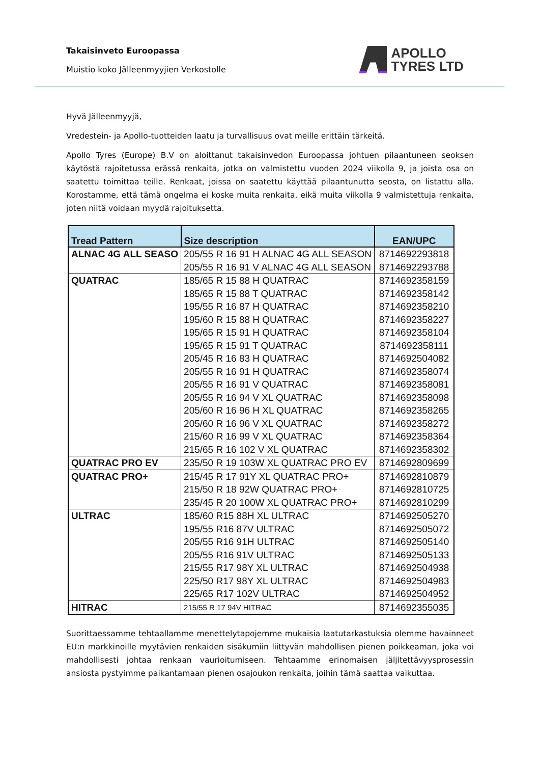Takaisinveto Euroopassa
Muistio koko Jälleenmyyjien Verkostolle
APOLLO
TYRES LTD
Hyvä Jälleenmyyjä,
Vredestein- ja Apollo-tuotteiden laatu ja turvallisuus ovat meille erittäin tärkeitä.
Apollo Tyres (Europe) B.V on aloittanut takaisinvedon Euroopassa johtuen pilaantuneen seoksen käytöstä rajoitetussa erässä renkaita, jotka on valmistettu vuoden 2024 viikolla 9, ja joista osa on saatettu toimittaa teille. Renkaat, joissa on saatettu käyttää pilaantunutta seosta, on listattu alla. Korostamme, että tämä ongelma ei koske muita renkaita, eikä muita viikolla 9 valmistettuja renkaita, joten niitä voidaan myydä rajoituksetta.
| Tread Pattern | Size description | EAN/UPC |
| --- | --- | --- |
| ALNAC 4G ALL SEASO | 205/55 R 16 91 H ALNAC 4G ALL SEASON | 8714692293818 |
| | 205/55 R 16 91 V ALNAC 4G ALL SEASON | 8714692293788 |
| QUATRAC | 185/65 R 15 88 H QUATRAC | 8714692358159 |
| | 185/65 R 15 88 T QUATRAC | 8714692358142 |
| | 195/55 R 16 87 H QUATRAC | 8714692358210 |
| | 195/60 R 15 88 H QUATRAC | 8714692358227 |
| | 195/65 R 15 91 H QUATRAC | 8714692358104 |
| | 195/65 R 15 91 T QUATRAC | 8714692358111 |
| | 205/45 R 16 83 H QUATRAC | 8714692504082 |
| | 205/55 R 16 91 H QUATRAC | 8714692358074 |
| | 205/55 R 16 91 V QUATRAC | 8714692358081 |
| | 205/55 R 16 94 V XL QUATRAC | 8714692358098 |
| | 205/60 R 16 96 H XL QUATRAC | 8714692358265 |
| | 205/60 R 16 96 V XL QUATRAC | 8714692358272 |
| | 215/60 R 16 99 V XL QUATRAC | 8714692358364 |
| | 215/65 R 16 102 V XL QUATRAC | 8714692358302 |
| QUATRAC PRO EV | 235/50 R 19 103W XL QUATRAC PRO EV | 8714692809699 |
| QUATRAC PRO+ | 215/45 R 17 91Y XL QUATRAC PRO+ | 8714692810879 |
| | 215/50 R 18 92W QUATRAC PRO+ | 8714692810725 |
| | 235/45 R 20 100W XL QUATRAC PRO+ | 8714692810299 |
| ULTRAC | 185/60 R15 88H XL ULTRAC | 8714692505270 |
| | 195/55 R16 87V ULTRAC | 8714692505072 |
| | 205/55 R16 91H ULTRAC | 8714692505140 |
| | 205/55 R16 91V ULTRAC | 8714692505133 |
| | 215/55 R17 98Y XL ULTRAC | 8714692504938 |
| | 225/50 R17 98Y XL ULTRAC | 8714692504983 |
| | 225/65 R17 102V ULTRAC | 8714692504952 |
| HITRAC | 215/55 R 17 94V HITRAC | 8714692355035 |
Suorittaessamme tehtaallamme menettelytapojemme mukaisia laatutarkastuksia olemme havainneet EU:n markkinoille myytävien renkaiden sisäkumiin liittyvän mahdollisen pienen poikkeaman, joka voi mahdollisesti johtaa renkaan vaurioitumiseen. Tehtaamme erinomaisen jäljitettävyysprosessin ansiosta pystyimme paikantamaan pienen osajoukon renkaita, joihin tämä saattaa vaikuttaa.